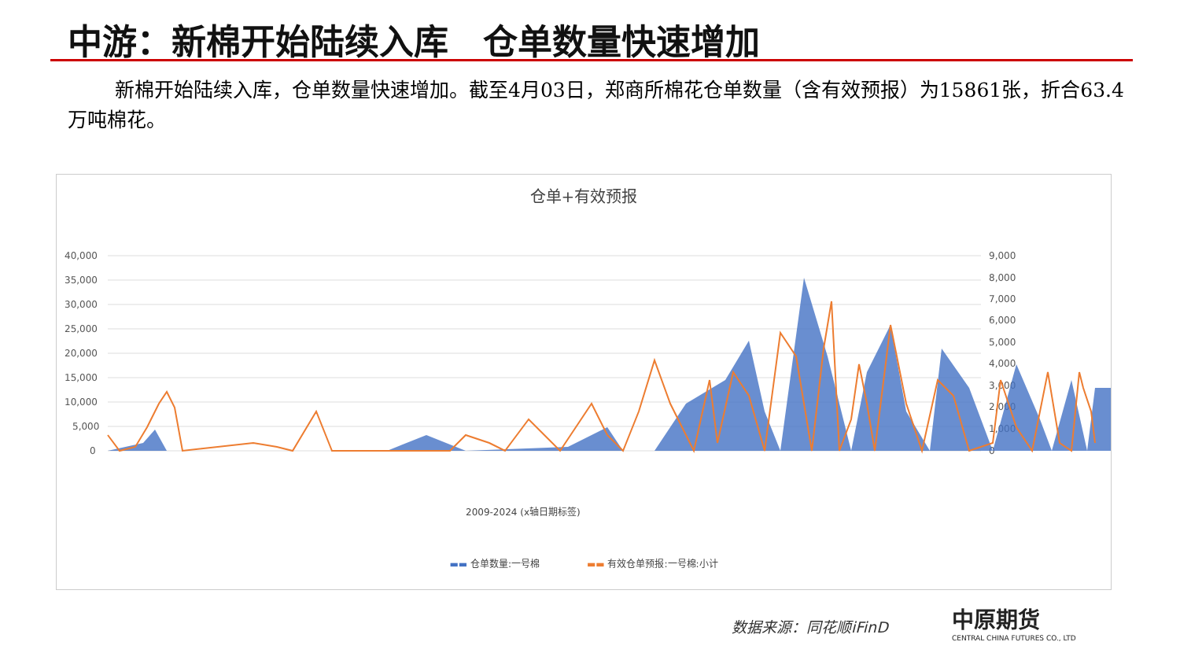中游：新棉开始陆续入库　仓单数量快速增加
新棉开始陆续入库，仓单数量快速增加。截至4月03日，郑商所棉花仓单数量（含有效预报）为15861张，折合63.4万吨棉花。
仓单+有效预报
40,000
35,000
30,000
25,000
20,000
15,000
10,000
5,000
0
9,000
8,000
7,000
6,000
5,000
4,000
3,000
2,000
1,000
0
2009-2024 (x轴日期标签)
▬▬ 仓单数量:一号棉　　　　　▬▬ 有效仓单预报:一号棉:小计
数据来源：同花顺iFinD
中原期货
CENTRAL CHINA FUTURES CO., LTD